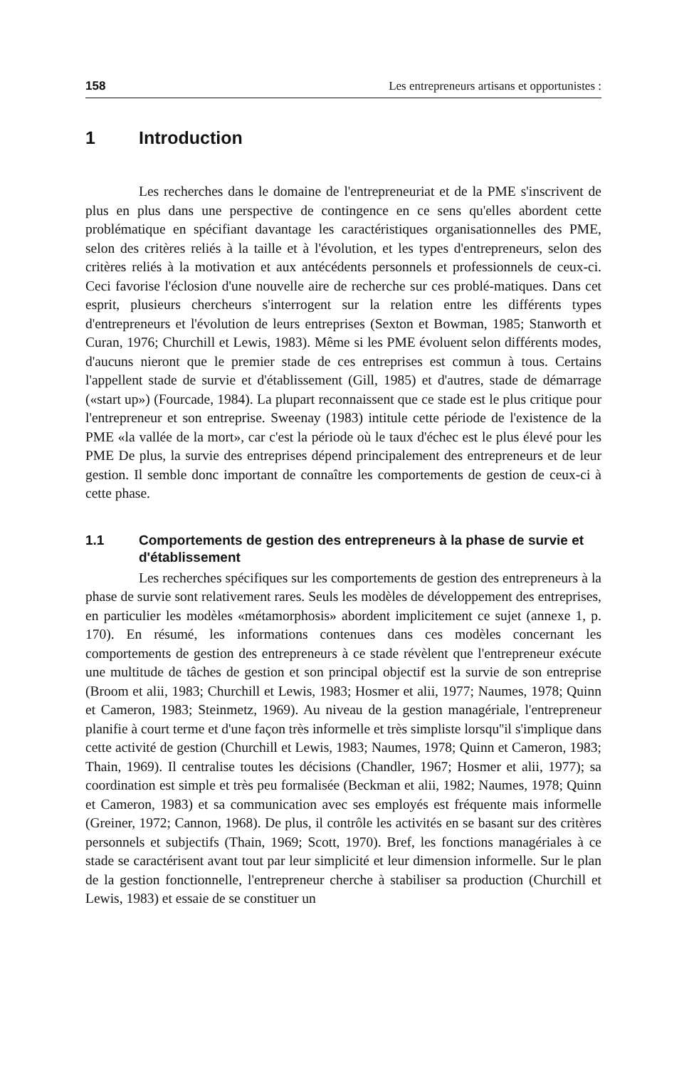158 Les entrepreneurs artisans et opportunistes :
1 Introduction
Les recherches dans le domaine de l'entrepreneuriat et de la PME s'inscrivent de plus en plus dans une perspective de contingence en ce sens qu'elles abordent cette problématique en spécifiant davantage les caractéristiques organisationnelles des PME, selon des critères reliés à la taille et à l'évolution, et les types d'entrepreneurs, selon des critères reliés à la motivation et aux antécédents personnels et professionnels de ceux-ci. Ceci favorise l'éclosion d'une nouvelle aire de recherche sur ces problé-matiques. Dans cet esprit, plusieurs chercheurs s'interrogent sur la relation entre les différents types d'entrepreneurs et l'évolution de leurs entreprises (Sexton et Bowman, 1985; Stanworth et Curan, 1976; Churchill et Lewis, 1983). Même si les PME évoluent selon différents modes, d'aucuns nieront que le premier stade de ces entreprises est commun à tous. Certains l'appellent stade de survie et d'établissement (Gill, 1985) et d'autres, stade de démarrage («start up») (Fourcade, 1984). La plupart reconnaissent que ce stade est le plus critique pour l'entrepreneur et son entreprise. Sweenay (1983) intitule cette période de l'existence de la PME «la vallée de la mort», car c'est la période où le taux d'échec est le plus élevé pour les PME De plus, la survie des entreprises dépend principalement des entrepreneurs et de leur gestion. Il semble donc important de connaître les comportements de gestion de ceux-ci à cette phase.
1.1 Comportements de gestion des entrepreneurs à la phase de survie et d'établissement
Les recherches spécifiques sur les comportements de gestion des entrepreneurs à la phase de survie sont relativement rares. Seuls les modèles de développement des entreprises, en particulier les modèles «métamorphosis» abordent implicitement ce sujet (annexe 1, p. 170). En résumé, les informations contenues dans ces modèles concernant les comportements de gestion des entrepreneurs à ce stade révèlent que l'entrepreneur exécute une multitude de tâches de gestion et son principal objectif est la survie de son entreprise (Broom et alii, 1983; Churchill et Lewis, 1983; Hosmer et alii, 1977; Naumes, 1978; Quinn et Cameron, 1983; Steinmetz, 1969). Au niveau de la gestion managériale, l'entrepreneur planifie à court terme et d'une façon très informelle et très simpliste lorsqu''il s'implique dans cette activité de gestion (Churchill et Lewis, 1983; Naumes, 1978; Quinn et Cameron, 1983; Thain, 1969). Il centralise toutes les décisions (Chandler, 1967; Hosmer et alii, 1977); sa coordination est simple et très peu formalisée (Beckman et alii, 1982; Naumes, 1978; Quinn et Cameron, 1983) et sa communication avec ses employés est fréquente mais informelle (Greiner, 1972; Cannon, 1968). De plus, il contrôle les activités en se basant sur des critères personnels et subjectifs (Thain, 1969; Scott, 1970). Bref, les fonctions managériales à ce stade se caractérisent avant tout par leur simplicité et leur dimension informelle. Sur le plan de la gestion fonctionnelle, l'entrepreneur cherche à stabiliser sa production (Churchill et Lewis, 1983) et essaie de se constituer un